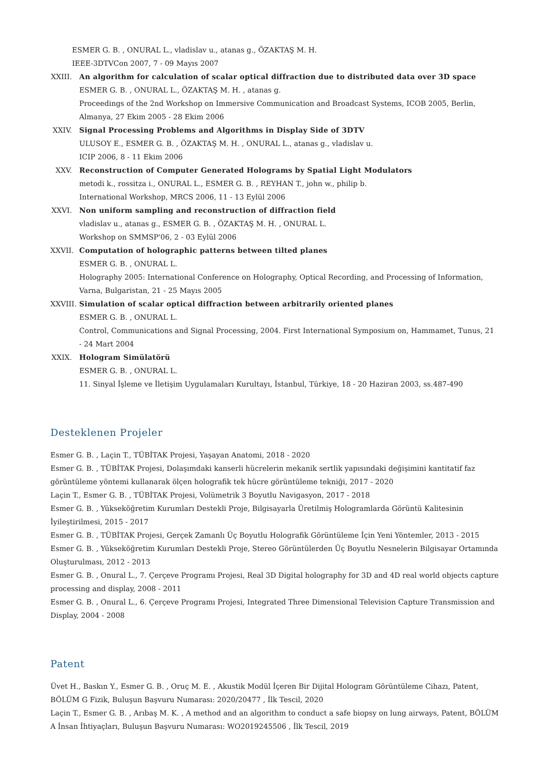ESMER G. B. , ONURAL L., vladislav u., atanas g., ÖZAKTAŞ M. H.
IEEE-3DTVCon 2007, 7 - 09 Mayıs 2007
XXIII.
An algorithm for calculation of scalar optical diffraction due to distributed data over 3D space
ESMER G. B. , ONURAL L., ÖZAKTAŞ M. H. , atanas g.
Proceedings of the 2nd Workshop on Immersive Communication and Broadcast Systems, ICOB 2005, Berlin, Almanya, 27 Ekim 2005 - 28 Ekim 2006
XXIV. Signal Processing Problems and Algorithms in Display Side of 3DTV
ULUSOY E., ESMER G. B. , ÖZAKTAŞ M. H. , ONURAL L., atanas g., vladislav u.
ICIP 2006, 8 - 11 Ekim 2006
XXV. Reconstruction of Computer Generated Holograms by Spatial Light Modulators
metodi k., rossitza i., ONURAL L., ESMER G. B. , REYHAN T., john w., philip b.
International Workshop, MRCS 2006, 11 - 13 Eylül 2006
XXVI. Non uniform sampling and reconstruction of diffraction field
vladislav u., atanas g., ESMER G. B. , ÖZAKTAŞ M. H. , ONURAL L.
Workshop on SMMSP'06, 2 - 03 Eylül 2006
XXVII.
Computation of holographic patterns between tilted planes
ESMER G. B. , ONURAL L.
Holography 2005: International Conference on Holography, Optical Recording, and Processing of Information, Varna, Bulgaristan, 21 - 25 Mayıs 2005
XXVIII.
Simulation of scalar optical diffraction between arbitrarily oriented planes
ESMER G. B. , ONURAL L.
Control, Communications and Signal Processing, 2004. First International Symposium on, Hammamet, Tunus, 21 - 24 Mart 2004
XXIX. Hologram Simülatörü
ESMER G. B. , ONURAL L.
11. Sinyal İşleme ve İletişim Uygulamaları Kurultayı, İstanbul, Türkiye, 18 - 20 Haziran 2003, ss.487-490
Desteklenen Projeler
Esmer G. B. , Laçin T., TÜBİTAK Projesi, Yaşayan Anatomi, 2018 - 2020
Esmer G. B. , TÜBİTAK Projesi, Dolaşımdaki kanserli hücrelerin mekanik sertlik yapısındaki değişimini kantitatif faz görüntüleme yöntemi kullanarak ölçen holografik tek hücre görüntüleme tekniği, 2017 - 2020
Laçin T., Esmer G. B. , TÜBİTAK Projesi, Volümetrik 3 Boyutlu Navigasyon, 2017 - 2018
Esmer G. B. , Yükseköğretim Kurumları Destekli Proje, Bilgisayarla Üretilmiş Hologramlarda Görüntü Kalitesinin İyileştirilmesi, 2015 - 2017
Esmer G. B. , TÜBİTAK Projesi, Gerçek Zamanlı Üç Boyutlu Holografik Görüntüleme İçin Yeni Yöntemler, 2013 - 2015
Esmer G. B. , Yükseköğretim Kurumları Destekli Proje, Stereo Görüntülerden Üç Boyutlu Nesnelerin Bilgisayar Ortamında Oluşturulması, 2012 - 2013
Esmer G. B. , Onural L., 7. Çerçeve Programı Projesi, Real 3D Digital holography for 3D and 4D real world objects capture processing and display, 2008 - 2011
Esmer G. B. , Onural L., 6. Çerçeve Programı Projesi, Integrated Three Dimensional Television Capture Transmission and Display, 2004 - 2008
Patent
Üvet H., Baskın Y., Esmer G. B. , Oruç M. E. , Akustik Modül İçeren Bir Dijital Hologram Görüntüleme Cihazı, Patent, BÖLÜM G Fizik, Buluşun Başvuru Numarası: 2020/20477 , İlk Tescil, 2020
Laçin T., Esmer G. B. , Arıbaş M. K. , A method and an algorithm to conduct a safe biopsy on lung airways, Patent, BÖLÜM A İnsan İhtiyaçları, Buluşun Başvuru Numarası: WO2019245506 , İlk Tescil, 2019